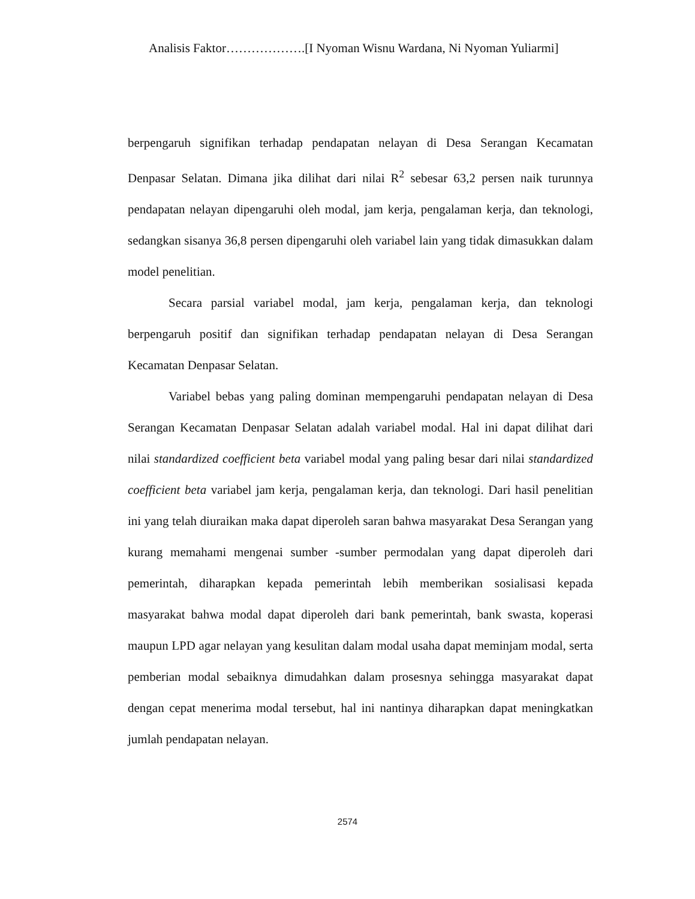Analisis Faktor……………….[I Nyoman Wisnu Wardana, Ni Nyoman Yuliarmi]
berpengaruh signifikan terhadap pendapatan nelayan di Desa Serangan Kecamatan Denpasar Selatan. Dimana jika dilihat dari nilai R<sup>2</sup> sebesar 63,2 persen naik turunnya pendapatan nelayan dipengaruhi oleh modal, jam kerja, pengalaman kerja, dan teknologi, sedangkan sisanya 36,8 persen dipengaruhi oleh variabel lain yang tidak dimasukkan dalam model penelitian.
Secara parsial variabel modal, jam kerja, pengalaman kerja, dan teknologi berpengaruh positif dan signifikan terhadap pendapatan nelayan di Desa Serangan Kecamatan Denpasar Selatan.
Variabel bebas yang paling dominan mempengaruhi pendapatan nelayan di Desa Serangan Kecamatan Denpasar Selatan adalah variabel modal. Hal ini dapat dilihat dari nilai standardized coefficient beta variabel modal yang paling besar dari nilai standardized coefficient beta variabel jam kerja, pengalaman kerja, dan teknologi. Dari hasil penelitian ini yang telah diuraikan maka dapat diperoleh saran bahwa masyarakat Desa Serangan yang kurang memahami mengenai sumber -sumber permodalan yang dapat diperoleh dari pemerintah, diharapkan kepada pemerintah lebih memberikan sosialisasi kepada masyarakat bahwa modal dapat diperoleh dari bank pemerintah, bank swasta, koperasi maupun LPD agar nelayan yang kesulitan dalam modal usaha dapat meminjam modal, serta pemberian modal sebaiknya dimudahkan dalam prosesnya sehingga masyarakat dapat dengan cepat menerima modal tersebut, hal ini nantinya diharapkan dapat meningkatkan jumlah pendapatan nelayan.
2574